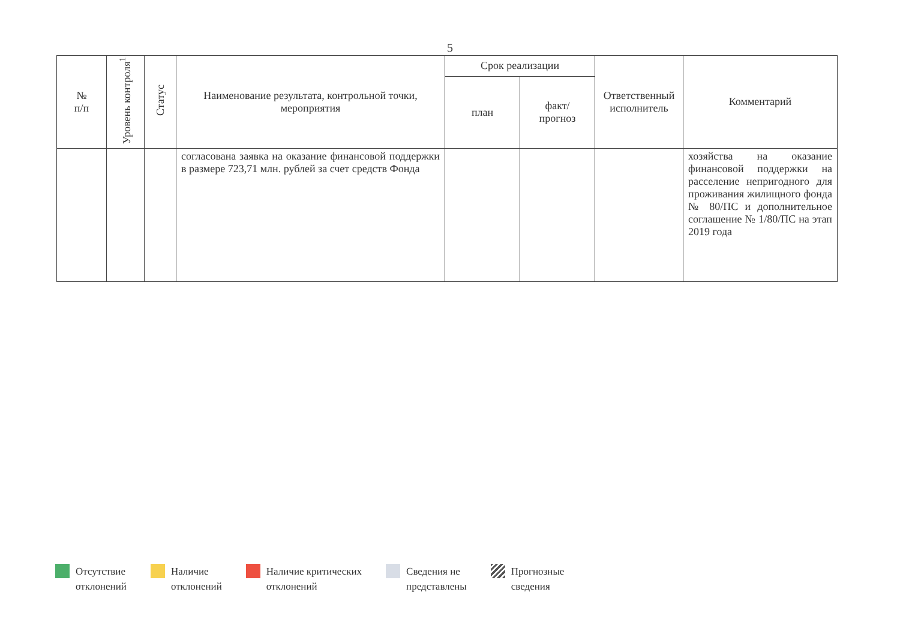5
| № п/п | Уровень контроля<sup>1</sup> | Статус | Наименование результата, контрольной точки, мероприятия | Срок реализации | | Ответственный исполнитель | Комментарий |
| --- | --- | --- | --- | --- | --- | --- | --- |
| | | | | план | факт/ прогноз | | |
| | | | согласована заявка на оказание финансовой поддержки в размере 723,71 млн. рублей за счет средств Фонда | | | | хозяйства на оказание финансовой поддержки на расселение непригодного для проживания жилищного фонда № 80/ПС и дополнительное соглашение № 1/80/ПС на этап 2019 года |
Отсутствие
отклонений
Наличие
отклонений
Наличие критических
отклонений
Сведения не
представлены
Прогнозные
сведения